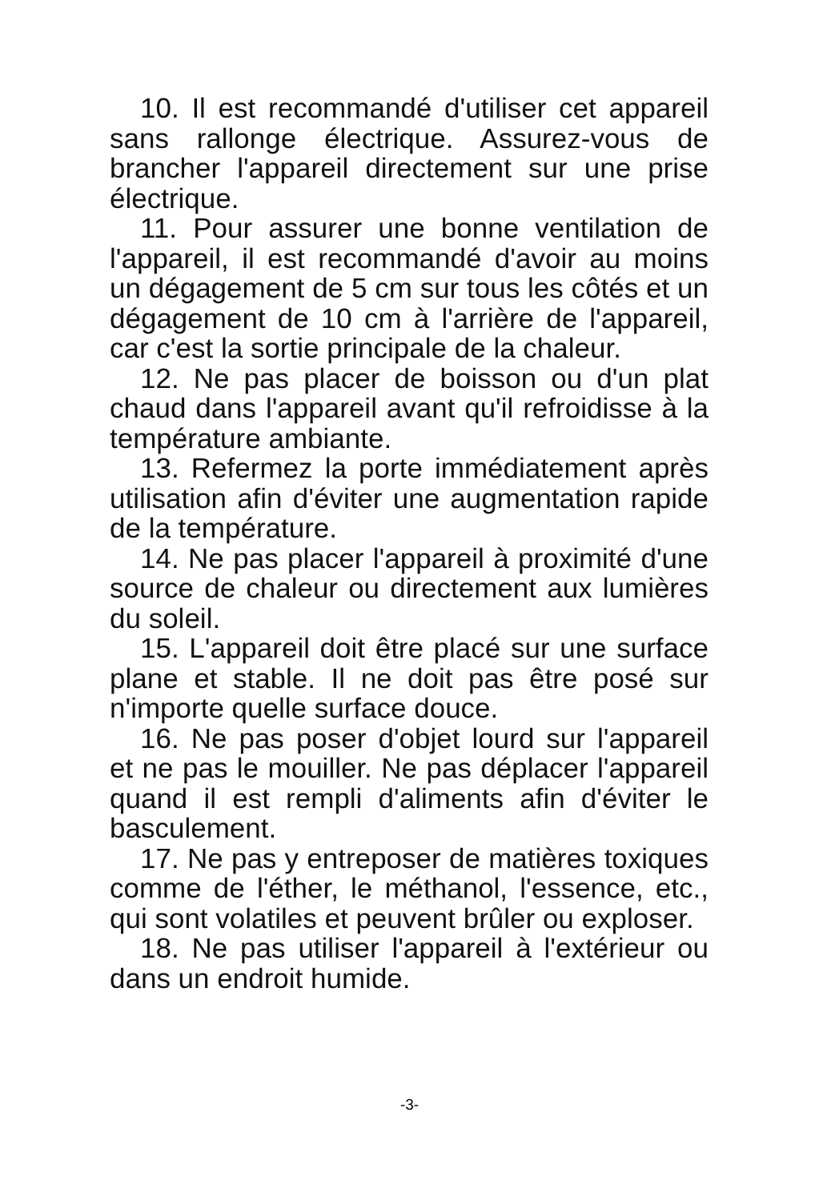10. Il est recommandé d'utiliser cet appareil sans rallonge électrique. Assurez-vous de brancher l'appareil directement sur une prise électrique.
11. Pour assurer une bonne ventilation de l'appareil, il est recommandé d'avoir au moins un dégagement de 5 cm sur tous les côtés et un dégagement de 10 cm à l'arrière de l'appareil, car c'est la sortie principale de la chaleur.
12. Ne pas placer de boisson ou d'un plat chaud dans l'appareil avant qu'il refroidisse à la température ambiante.
13. Refermez la porte immédiatement après utilisation afin d'éviter une augmentation rapide de la température.
14. Ne pas placer l'appareil à proximité d'une source de chaleur ou directement aux lumières du soleil.
15. L'appareil doit être placé sur une surface plane et stable. Il ne doit pas être posé sur n'importe quelle surface douce.
16. Ne pas poser d'objet lourd sur l'appareil et ne pas le mouiller. Ne pas déplacer l'appareil quand il est rempli d'aliments afin d'éviter le basculement.
17. Ne pas y entreposer de matières toxiques comme de l'éther, le méthanol, l'essence, etc., qui sont volatiles et peuvent brûler ou exploser.
18. Ne pas utiliser l'appareil à l'extérieur ou dans un endroit humide.
-3-